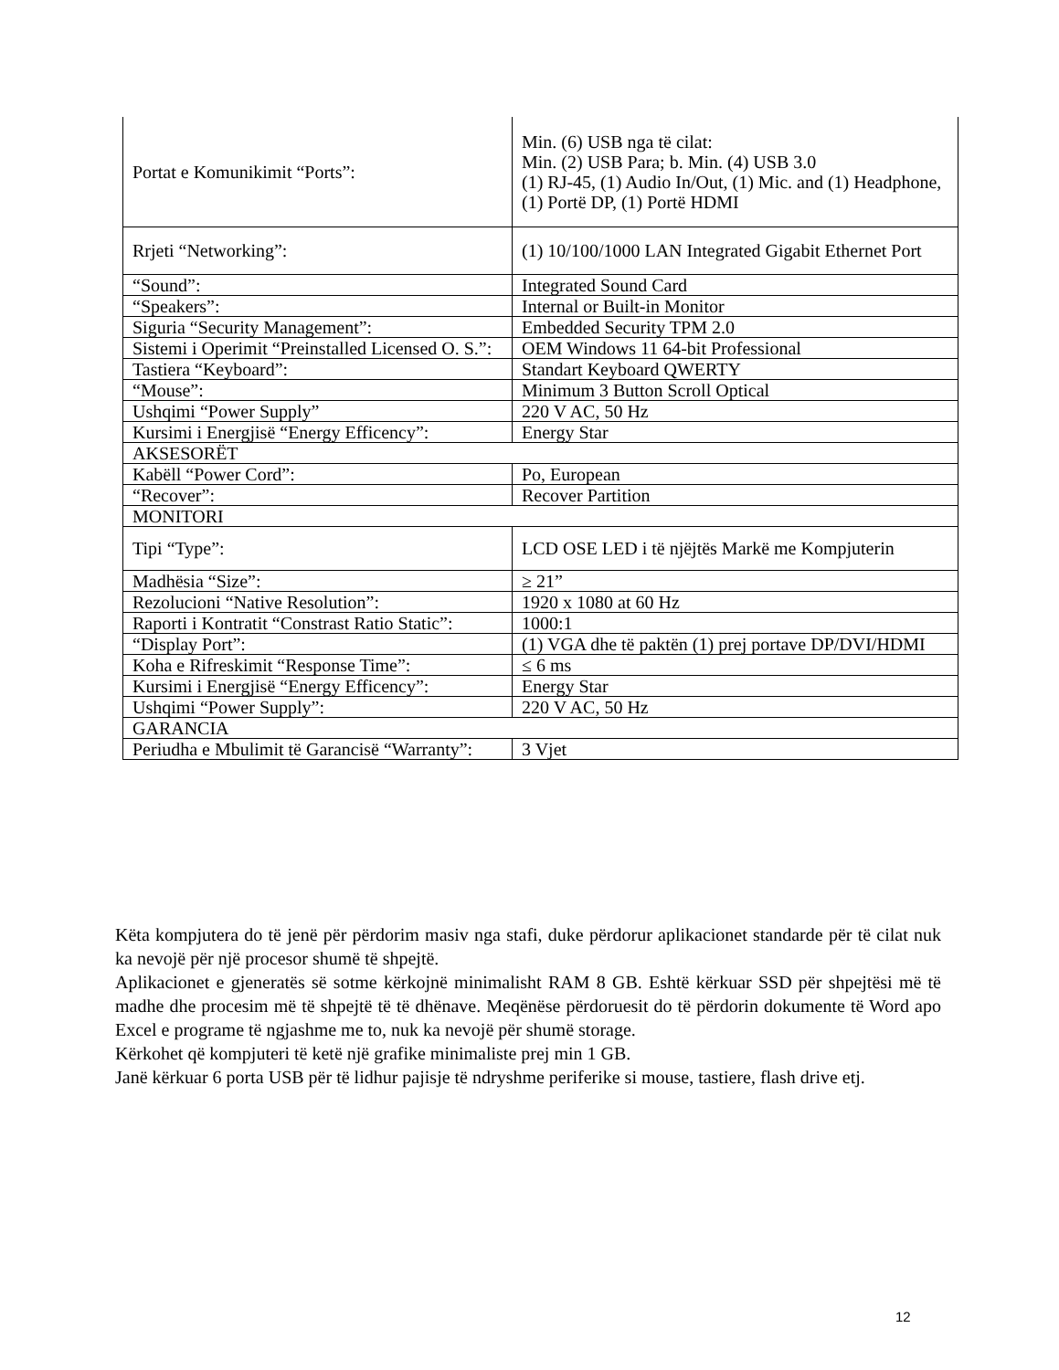| Portat e Komunikimit “Ports”: | Min. (6) USB nga të cilat: Min. (2) USB Para; b. Min. (4) USB 3.0 (1) RJ-45, (1) Audio In/Out, (1) Mic. and (1) Headphone, (1) Portë DP, (1) Portë HDMI |
| Rrjeti “Networking”: | (1) 10/100/1000 LAN Integrated Gigabit Ethernet Port |
| “Sound”: | Integrated Sound Card |
| “Speakers”: | Internal or Built-in Monitor |
| Siguria “Security Management”: | Embedded Security TPM 2.0 |
| Sistemi i Operimit “Preinstalled Licensed O. S.”: | OEM Windows 11 64-bit Professional |
| Tastiera “Keyboard”: | Standart Keyboard QWERTY |
| “Mouse”: | Minimum 3 Button Scroll Optical |
| Ushqimi “Power Supply” | 220 V AC, 50 Hz |
| Kursimi i Energjisë “Energy Efficency”: | Energy Star |
| AKSESORËT | |
| Kabëll “Power Cord”: | Po, European |
| “Recover”: | Recover Partition |
| MONITORI | |
| Tipi “Type”: | LCD OSE LED i të njëjtës Markë me Kompjuterin |
| Madhësia “Size”: | ≥ 21” |
| Rezolucioni “Native Resolution”: | 1920 x 1080 at 60 Hz |
| Raporti i Kontratit “Constrast Ratio Static”: | 1000:1 |
| “Display Port”: | (1) VGA dhe të paktën (1) prej portave DP/DVI/HDMI |
| Koha e Rifreskimit “Response Time”: | ≤ 6 ms |
| Kursimi i Energjisë “Energy Efficency”: | Energy Star |
| Ushqimi “Power Supply”: | 220 V AC, 50 Hz |
| GARANCIA | |
| Periudha e Mbulimit të Garancisë “Warranty”: | 3 Vjet |
Këta kompjutera do të jenë për përdorim masiv nga stafi, duke përdorur aplikacionet standarde për të cilat nuk ka nevojë për një procesor shumë të shpejtë.
Aplikacionet e gjeneratës së sotme kërkojnë minimalisht RAM 8 GB. Eshtë kërkuar SSD për shpejtësi më të madhe dhe procesim më të shpejtë të të dhënave. Meqënëse përdoruesit do të përdorin dokumente të Word apo Excel e programe të ngjashme me to, nuk ka nevojë për shumë storage.
Kërkohet që kompjuteri të ketë një grafike minimaliste prej min 1 GB.
Janë kërkuar 6 porta USB për të lidhur pajisje të ndryshme periferike si mouse, tastiere, flash drive etj.
12